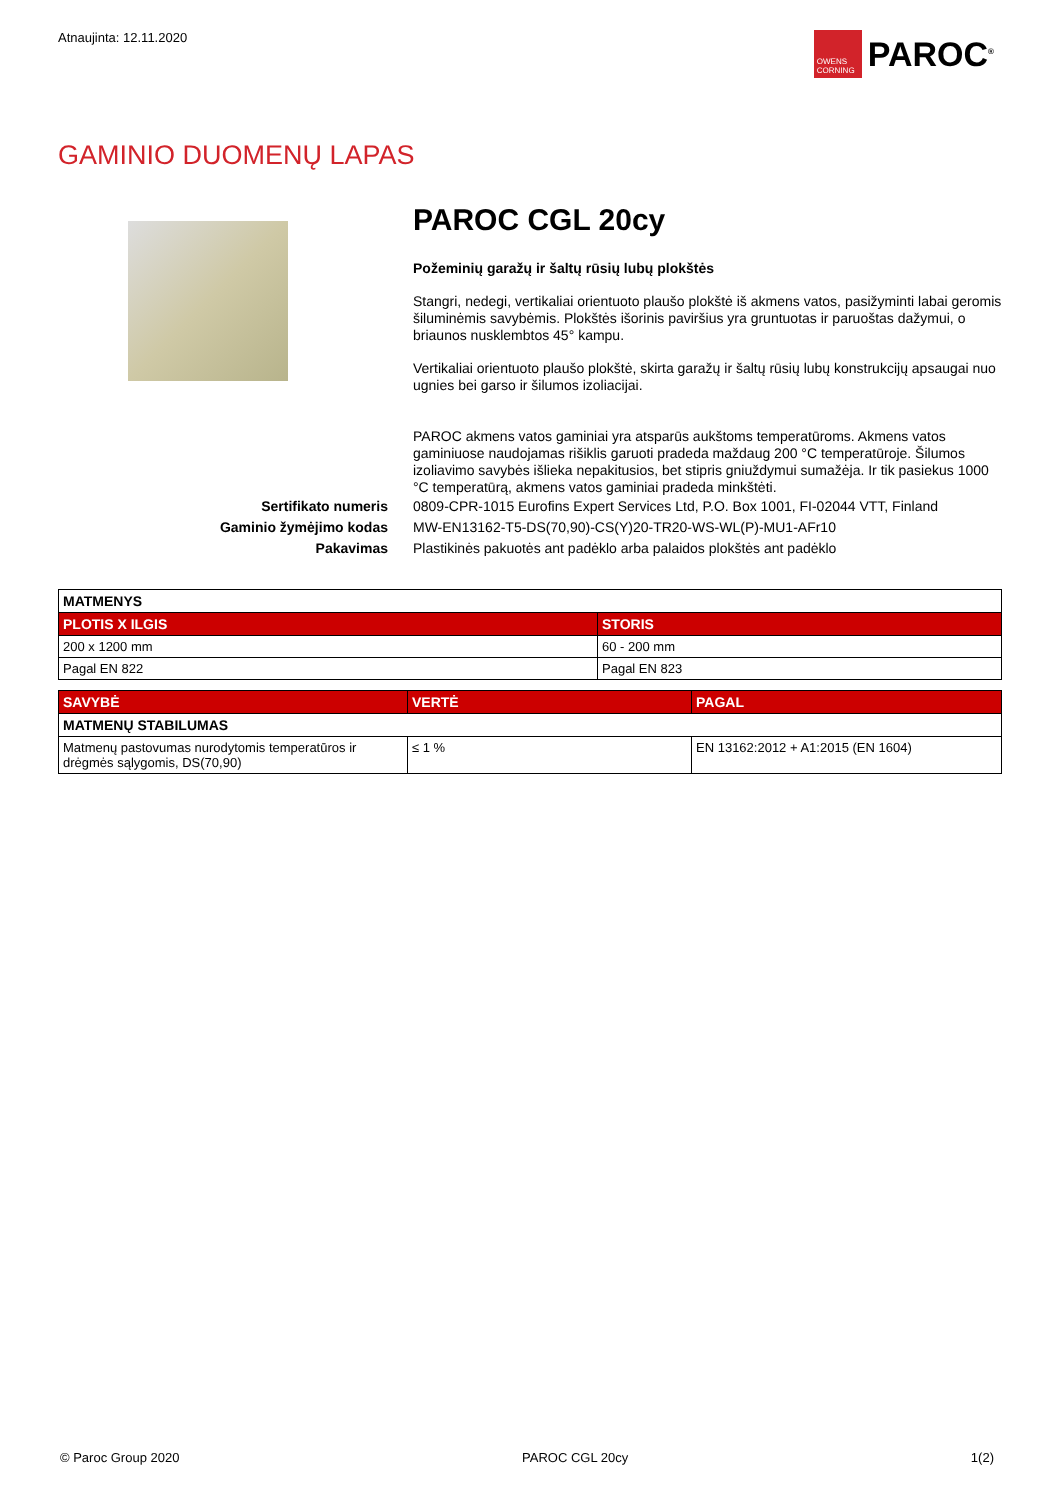Atnaujinta: 12.11.2020
OWENS CORNING
PAROC<sup>®</sup>
GAMINIO DUOMENŲ LAPAS
PAROC CGL 20cy
Požeminių garažų ir šaltų rūsių lubų plokštės
Stangri, nedegi, vertikaliai orientuoto plaušo plokštė iš akmens vatos, pasižyminti labai geromis šiluminėmis savybėmis. Plokštės išorinis paviršius yra gruntuotas ir paruoštas dažymui, o briaunos nusklembtos 45° kampu.
Vertikaliai orientuoto plaušo plokštė, skirta garažų ir šaltų rūsių lubų konstrukcijų apsaugai nuo ugnies bei garso ir šilumos izoliacijai.
PAROC akmens vatos gaminiai yra atsparūs aukštoms temperatūroms. Akmens vatos gaminiuose naudojamas rišiklis garuoti pradeda maždaug 200 °C temperatūroje. Šilumos izoliavimo savybės išlieka nepakitusios, bet stipris gniuždymui sumažėja. Ir tik pasiekus 1000 °C temperatūrą, akmens vatos gaminiai pradeda minkštėti.
Sertifikato numeris 0809-CPR-1015 Eurofins Expert Services Ltd, P.O. Box 1001, FI-02044 VTT, Finland
Gaminio žymėjimo kodas MW-EN13162-T5-DS(70,90)-CS(Y)20-TR20-WS-WL(P)-MU1-AFr10
Pakavimas Plastikinės pakuotės ant padėklo arba palaidos plokštės ant padėklo
| MATMENYS | |
| --- | --- |
| PLOTIS X ILGIS | STORIS |
| 200 x 1200 mm | 60 - 200 mm |
| Pagal EN 822 | Pagal EN 823 |
| SAVYBĖ | VERTĖ | PAGAL |
| --- | --- | --- |
| MATMENŲ STABILUMAS | | |
| Matmenų pastovumas nurodytomis temperatūros ir drėgmės sąlygomis, DS(70,90) | ≤ 1 % | EN 13162:2012 + A1:2015 (EN 1604) |
© Paroc Group 2020 PAROC CGL 20cy 1(2)